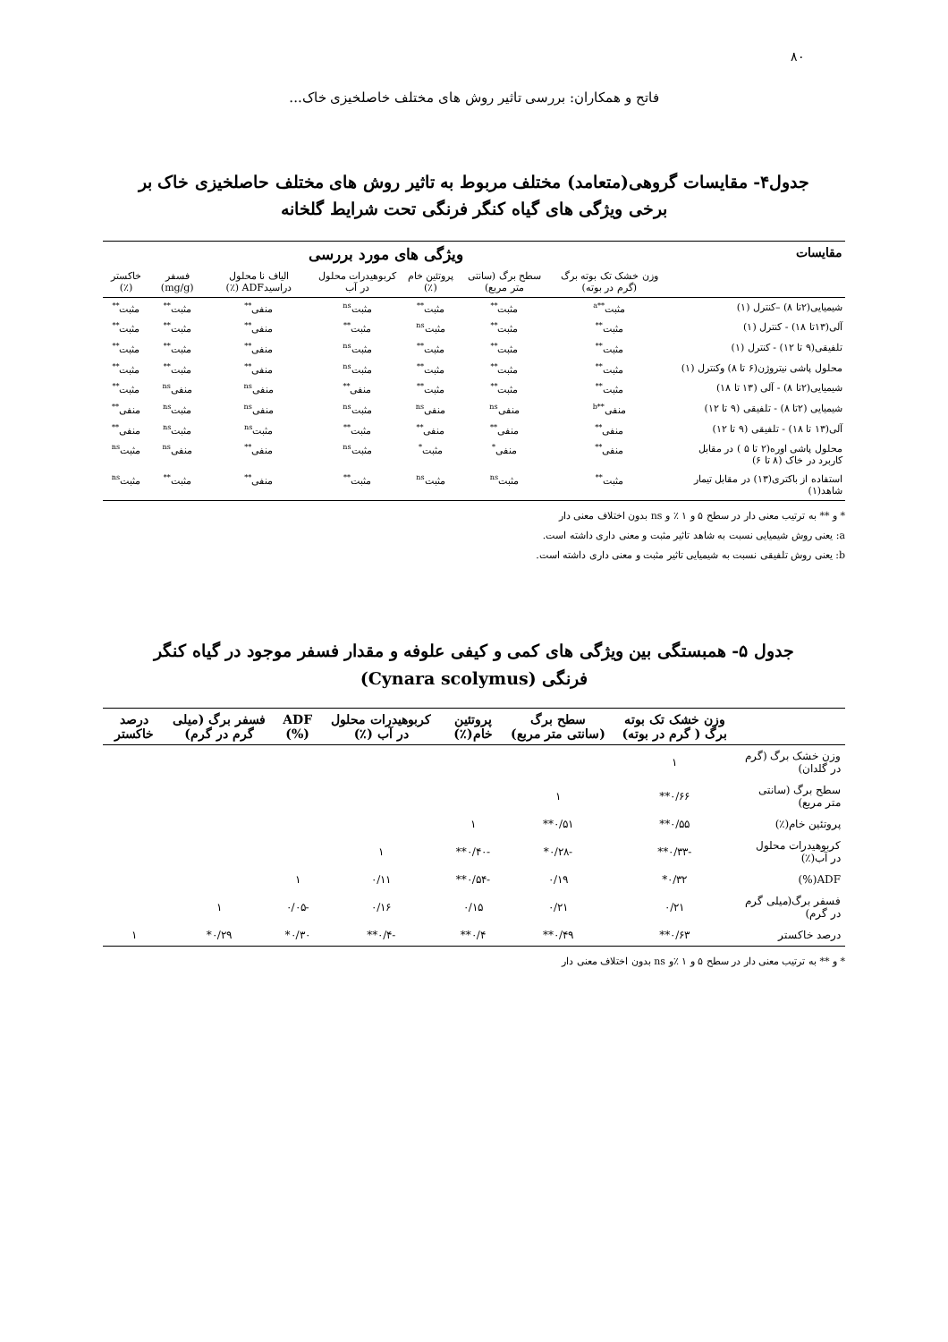۸۰
فاتح و همکاران: بررسی تاثیر روش های مختلف خاصلخیزی خاک...
جدول۴- مقایسات گروهی(متعامد) مختلف مربوط به تاثیر روش های مختلف حاصلخیزی خاک بر برخی ویژگی های گیاه کنگر فرنگی تحت شرایط گلخانه
| مقایسات | ویژگی های مورد بررسی | | | | | | |
| --- | --- | --- | --- | --- | --- | --- | --- |
| | وزن خشک تک بوته برگ (گرم در بوته) | سطح برگ (سانتی متر مربع) | پروتئین خام (٪) | کربوهیدرات محلول در آب | الیاف نا محلول دراسیدADF (٪) | فسفر (mg/g) | خاکستر (٪) |
| شیمیایی(۲تا ۸) –کنترل (۱) | مثبت<sup>**a</sup> | مثبت<sup>**</sup> | مثبت<sup>**</sup> | مثبت<sup>ns</sup> | منفی<sup>**</sup> | مثبت<sup>**</sup> | مثبت<sup>**</sup> |
| آلی(۱۳تا ۱۸) - کنترل (۱) | مثبت<sup>**</sup> | مثبت<sup>**</sup> | مثبت<sup>ns</sup> | مثبت<sup>**</sup> | منفی<sup>**</sup> | مثبت<sup>**</sup> | مثبت<sup>**</sup> |
| تلفیقی(۹ تا ۱۲) - کنترل (۱) | مثبت<sup>**</sup> | مثبت<sup>**</sup> | مثبت<sup>**</sup> | مثبت<sup>ns</sup> | منفی<sup>**</sup> | مثبت<sup>**</sup> | مثبت<sup>**</sup> |
| محلول پاشی نیتروژن(۶ تا ۸) وکنترل (۱) | مثبت<sup>**</sup> | مثبت<sup>**</sup> | مثبت<sup>**</sup> | مثبت<sup>ns</sup> | منفی<sup>**</sup> | مثبت<sup>**</sup> | مثبت<sup>**</sup> |
| شیمیایی(۲تا ۸) - آلی (۱۳ تا ۱۸) | مثبت<sup>**</sup> | مثبت<sup>**</sup> | مثبت<sup>**</sup> | منفی<sup>**</sup> | منفی<sup>ns</sup> | منفی<sup>ns</sup> | مثبت<sup>**</sup> |
| شیمیایی (۲تا ۸) - تلفیقی (۹ تا ۱۲) | منفی<sup>**b</sup> | منفی<sup>ns</sup> | منفی<sup>ns</sup> | مثبت<sup>ns</sup> | منفی<sup>ns</sup> | مثبت<sup>ns</sup> | منفی<sup>**</sup> |
| آلی(۱۳ تا ۱۸) - تلفیقی (۹ تا ۱۲) | منفی<sup>**</sup> | منفی<sup>**</sup> | منفی<sup>**</sup> | مثبت<sup>**</sup> | مثبت<sup>ns</sup> | مثبت<sup>ns</sup> | منفی<sup>**</sup> |
| محلول پاشی اوره(۲ تا ۵ ) در مقابل کاربرد در خاک (۸ تا ۶) | منفی<sup>**</sup> | منفی<sup>*</sup> | مثبت<sup>*</sup> | مثبت<sup>ns</sup> | منفی<sup>**</sup> | منفی<sup>ns</sup> | مثبت<sup>ns</sup> |
| استفاده از باکتری(۱۳) در مقابل تیمار شاهد(۱) | مثبت<sup>**</sup> | مثبت<sup>ns</sup> | مثبت<sup>ns</sup> | مثبت<sup>**</sup> | منفی<sup>**</sup> | مثبت<sup>**</sup> | مثبت<sup>ns</sup> |
* و ** به ترتیب معنی دار در سطح ۵ و ۱ ٪ و ns بدون اختلاف معنی دار
a: یعنی روش شیمیایی نسبت به شاهد تاثیر مثبت و معنی داری داشته است.
b: یعنی روش تلفیقی نسبت به شیمیایی تاثیر مثبت و معنی داری داشته است.
جدول ۵- همبستگی بین ویژگی های کمی و کیفی علوفه و مقدار فسفر موجود در گیاه کنگر فرنگی (Cynara scolymus)
| | وزن خشک تک بوته برگ ( گرم در بوته) | سطح برگ (سانتی متر مربع) | پروتئین خام(٪) | کربوهیدرات محلول در آب (٪) | ADF (%) | فسفر برگ (میلی گرم در گرم) | درصد خاکستر |
| --- | --- | --- | --- | --- | --- | --- | --- |
| وزن خشک برگ (گرم در گلدان) | ۱ | | | | | | |
| سطح برگ (سانتی متر مربع) | ۰/۶۶** | ۱ | | | | | |
| پروتئین خام(٪) | ۰/۵۵** | ۰/۵۱** | ۱ | | | | |
| کربوهیدرات محلول در آب(٪) | -۰/۳۳** | -۰/۲۸* | -۰/۴۰** | ۱ | | | |
| ADF(%) | ۰/۳۲* | ۰/۱۹ | -۰/۵۴** | ۰/۱۱ | ۱ | | |
| فسفر برگ(میلی گرم در گرم) | ۰/۲۱ | ۰/۲۱ | ۰/۱۵ | ۰/۱۶ | -۰/۰۵ | ۱ | |
| درصد خاکستر | ۰/۶۳** | ۰/۴۹** | ۰/۴** | -۰/۴** | ۰/۳۰* | ۰/۲۹* | ۱ |
* و ** به ترتیب معنی دار در سطح ۵ و ۱ ٪و ns بدون اختلاف معنی دار